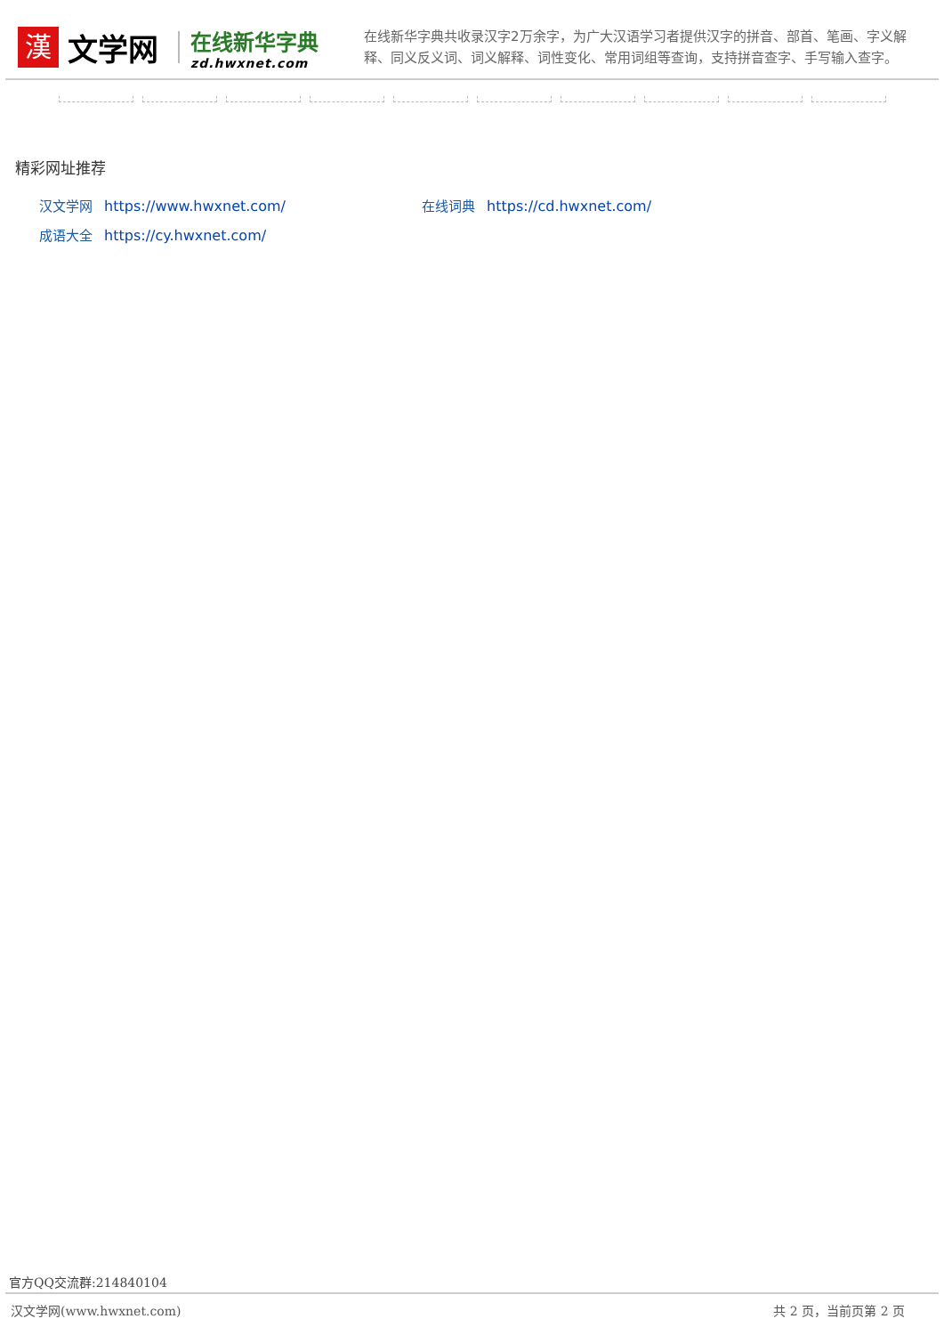漢
文学网
在线新华字典
zd.hwxnet.com
在线新华字典共收录汉字2万余字，为广大汉语学习者提供汉字的拼音、部首、笔画、字义解释、同义反义词、词义解释、词性变化、常用词组等查询，支持拼音查字、手写输入查字。
精彩网址推荐
汉文学网 https://www.hwxnet.com/
在线词典 https://cd.hwxnet.com/
成语大全 https://cy.hwxnet.com/
官方QQ交流群:214840104
汉文学网(www.hwxnet.com) 共 2 页，当前页第 2 页